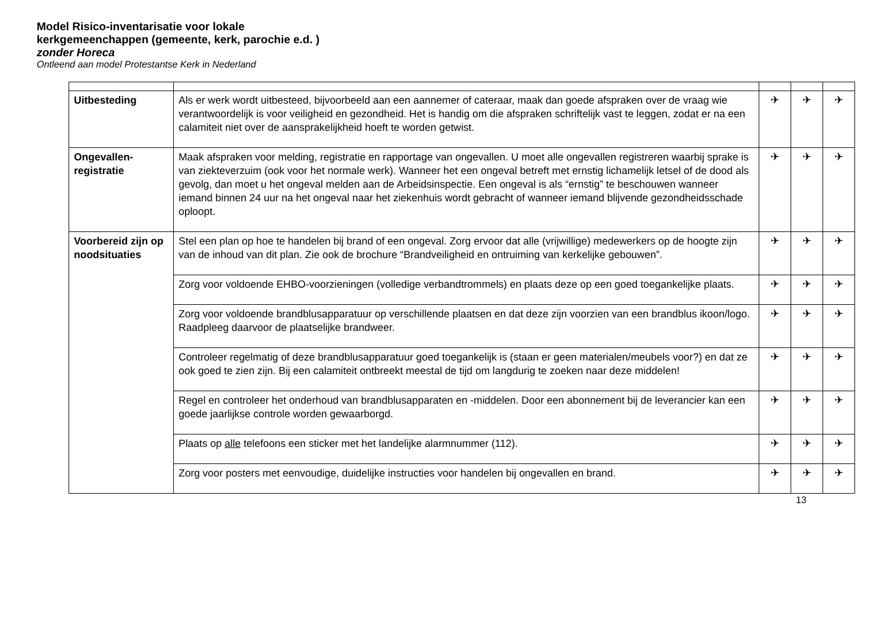Model Risico-inventarisatie voor lokale kerkgemeenchappen (gemeente, kerk, parochie e.d. ) zonder Horeca
Ontleend aan model Protestantse Kerk in Nederland
| Uitbesteding | Als er werk wordt uitbesteed, bijvoorbeeld aan een aannemer of cateraar, maak dan goede afspraken over de vraag wie verantwoordelijk is voor veiligheid en gezondheid. Het is handig om die afspraken schriftelijk vast te leggen, zodat er na een calamiteit niet over de aansprakelijkheid hoeft te worden getwist. | ✈ | ✈ | ✈ |
| Ongevallen-registratie | Maak afspraken voor melding, registratie en rapportage van ongevallen. U moet alle ongevallen registreren waarbij sprake is van ziekteverzuim (ook voor het normale werk). Wanneer het een ongeval betreft met ernstig lichamelijk letsel of de dood als gevolg, dan moet u het ongeval melden aan de Arbeidsinspectie. Een ongeval is als “ernstig” te beschouwen wanneer iemand binnen 24 uur na het ongeval naar het ziekenhuis wordt gebracht of wanneer iemand blijvende gezondheidsschade oploopt. | ✈ | ✈ | ✈ |
| Voorbereid zijn op noodsituaties | Stel een plan op hoe te handelen bij brand of een ongeval. Zorg ervoor dat alle (vrijwillige) medewerkers op de hoogte zijn van de inhoud van dit plan. Zie ook de brochure “Brandveiligheid en ontruiming van kerkelijke gebouwen”. | ✈ | ✈ | ✈ |
| | Zorg voor voldoende EHBO-voorzieningen (volledige verbandtrommels) en plaats deze op een goed toegankelijke plaats. | ✈ | ✈ | ✈ |
| | Zorg voor voldoende brandblusapparatuur op verschillende plaatsen en dat deze zijn voorzien van een brandblus ikoon/logo. Raadpleeg daarvoor de plaatselijke brandweer. | ✈ | ✈ | ✈ |
| | Controleer regelmatig of deze brandblusapparatuur goed toegankelijk is (staan er geen materialen/meubels voor?) en dat ze ook goed te zien zijn. Bij een calamiteit ontbreekt meestal de tijd om langdurig te zoeken naar deze middelen! | ✈ | ✈ | ✈ |
| | Regel en controleer het onderhoud van brandblusapparaten en -middelen. Door een abonnement bij de leverancier kan een goede jaarlijkse controle worden gewaarborgd. | ✈ | ✈ | ✈ |
| | Plaats op alle telefoons een sticker met het landelijke alarmnummer (112). | ✈ | ✈ | ✈ |
| | Zorg voor posters met eenvoudige, duidelijke instructies voor handelen bij ongevallen en brand. | ✈ | ✈ | ✈ |
13